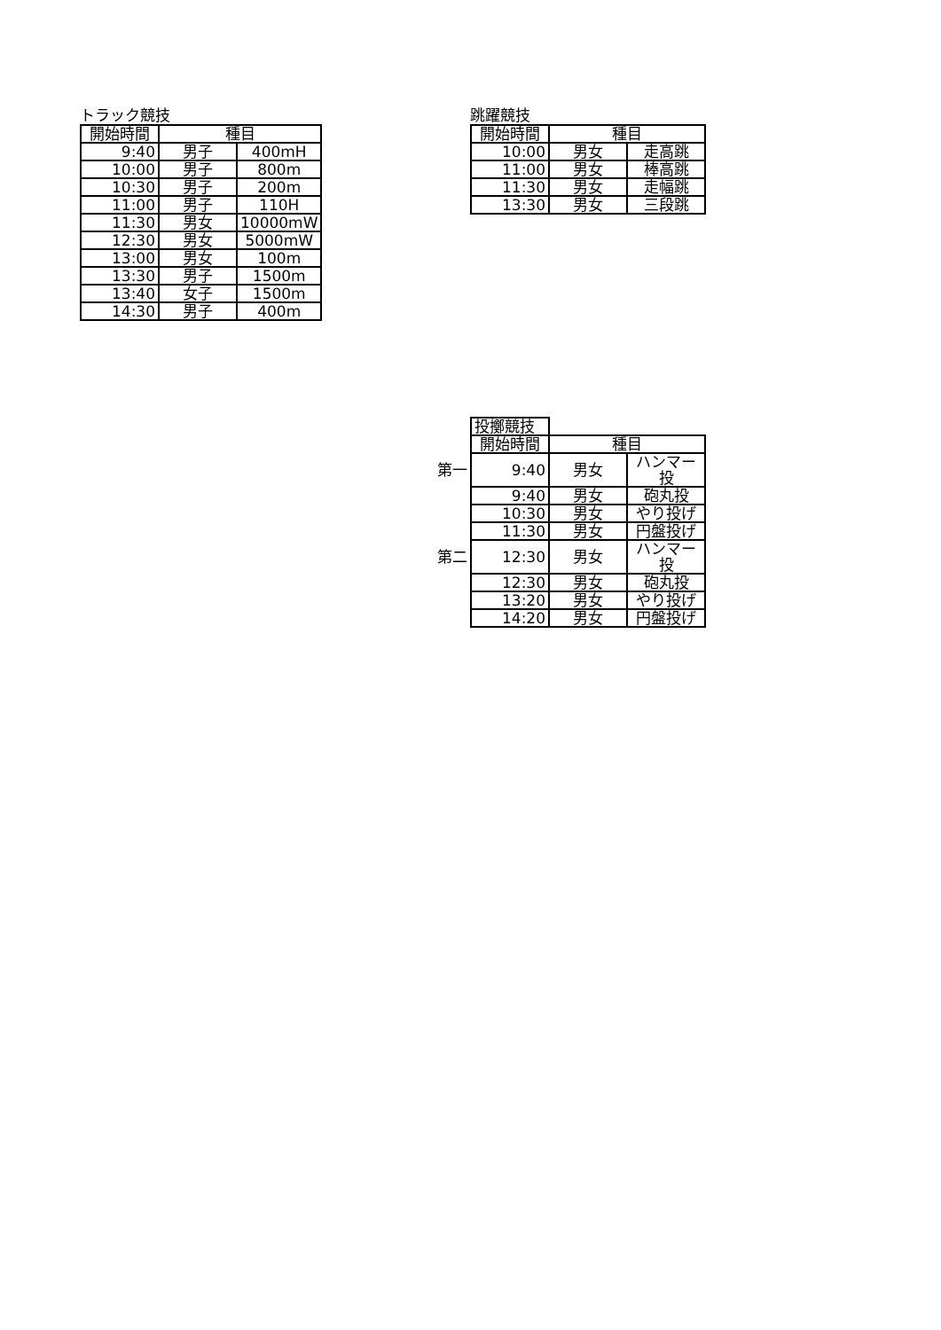トラック競技
| 開始時間 | 種目 | |
| --- | --- | --- |
| 9:40 | 男子 | 400mH |
| 10:00 | 男子 | 800m |
| 10:30 | 男子 | 200m |
| 11:00 | 男子 | 110H |
| 11:30 | 男女 | 10000mW |
| 12:30 | 男女 | 5000mW |
| 13:00 | 男女 | 100m |
| 13:30 | 男子 | 1500m |
| 13:40 | 女子 | 1500m |
| 14:30 | 男子 | 400m |
跳躍競技
| 開始時間 | 種目 | |
| --- | --- | --- |
| 10:00 | 男女 | 走高跳 |
| 11:00 | 男女 | 棒高跳 |
| 11:30 | 男女 | 走幅跳 |
| 13:30 | 男女 | 三段跳 |
| | 投擲競技 | | |
| | 開始時間 | 種目 | |
| 第一 | 9:40 | 男女 | ハンマー投 |
| | 9:40 | 男女 | 砲丸投 |
| | 10:30 | 男女 | やり投げ |
| | 11:30 | 男女 | 円盤投げ |
| 第二 | 12:30 | 男女 | ハンマー投 |
| | 12:30 | 男女 | 砲丸投 |
| | 13:20 | 男女 | やり投げ |
| | 14:20 | 男女 | 円盤投げ |